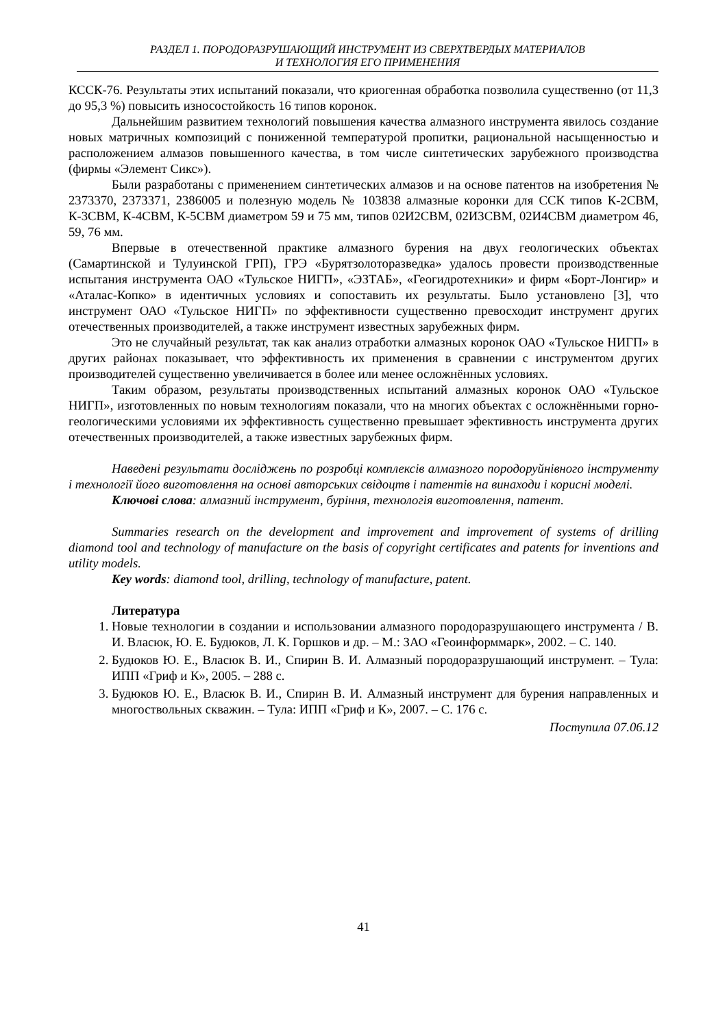РАЗДЕЛ 1. ПОРОДОРАЗРУШАЮЩИЙ ИНСТРУМЕНТ ИЗ СВЕРХТВЕРДЫХ МАТЕРИАЛОВ
И ТЕХНОЛОГИЯ ЕГО ПРИМЕНЕНИЯ
КССК-76. Результаты этих испытаний показали, что криогенная обработка позволила существенно (от 11,3 до 95,3 %) повысить износостойкость 16 типов коронок.
Дальнейшим развитием технологий повышения качества алмазного инструмента явилось создание новых матричных композиций с пониженной температурой пропитки, рациональной насыщенностью и расположением алмазов повышенного качества, в том числе синтетических зарубежного производства (фирмы «Элемент Сикс»).
Были разработаны с применением синтетических алмазов и на основе патентов на изобретения № 2373370, 2373371, 2386005 и полезную модель № 103838 алмазные коронки для ССК типов К-2СВМ, К-3СВМ, К-4СВМ, К-5СВМ диаметром 59 и 75 мм, типов 02И2СВМ, 02И3СВМ, 02И4СВМ диаметром 46, 59, 76 мм.
Впервые в отечественной практике алмазного бурения на двух геологических объектах (Самартинской и Тулуинской ГРП), ГРЭ «Бурятзолоторазведка» удалось провести производственные испытания инструмента ОАО «Тульское НИГП», «ЭЗТАБ», «Геогидротехники» и фирм «Борт-Лонгир» и «Аталас-Копко» в идентичных условиях и сопоставить их результаты. Было установлено [3], что инструмент ОАО «Тульское НИГП» по эффективности существенно превосходит инструмент других отечественных производителей, а также инструмент известных зарубежных фирм.
Это не случайный результат, так как анализ отработки алмазных коронок ОАО «Тульское НИГП» в других районах показывает, что эффективность их применения в сравнении с инструментом других производителей существенно увеличивается в более или менее осложнённых условиях.
Таким образом, результаты производственных испытаний алмазных коронок ОАО «Тульское НИГП», изготовленных по новым технологиям показали, что на многих объектах с осложнёнными горно-геологическими условиями их эффективность существенно превышает эфективность инструмента других отечественных производителей, а также известных зарубежных фирм.
Наведені результати досліджень по розробці комплексів алмазного породоруйнівного інструменту і технології його виготовлення на основі авторських свідоцтв і патентів на винаходи і корисні моделі.
Ключові слова: алмазний інструмент, буріння, технологія виготовлення, патент.
Summaries research on the development and improvement and improvement of systems of drilling diamond tool and technology of manufacture on the basis of copyright certificates and patents for inventions and utility models.
Key words: diamond tool, drilling, technology of manufacture, patent.
Литература
1. Новые технологии в создании и использовании алмазного породоразрушающего инструмента / В. И. Власюк, Ю. Е. Будюков, Л. К. Горшков и др. – М.: ЗАО «Геоинформмарк», 2002. – С. 140.
2. Будюков Ю. Е., Власюк В. И., Спирин В. И. Алмазный породоразрушающий инструмент. – Тула: ИПП «Гриф и К», 2005. – 288 с.
3. Будюков Ю. Е., Власюк В. И., Спирин В. И. Алмазный инструмент для бурения направленных и многоствольных скважин. – Тула: ИПП «Гриф и К», 2007. – С. 176 с.
Поступила 07.06.12
41